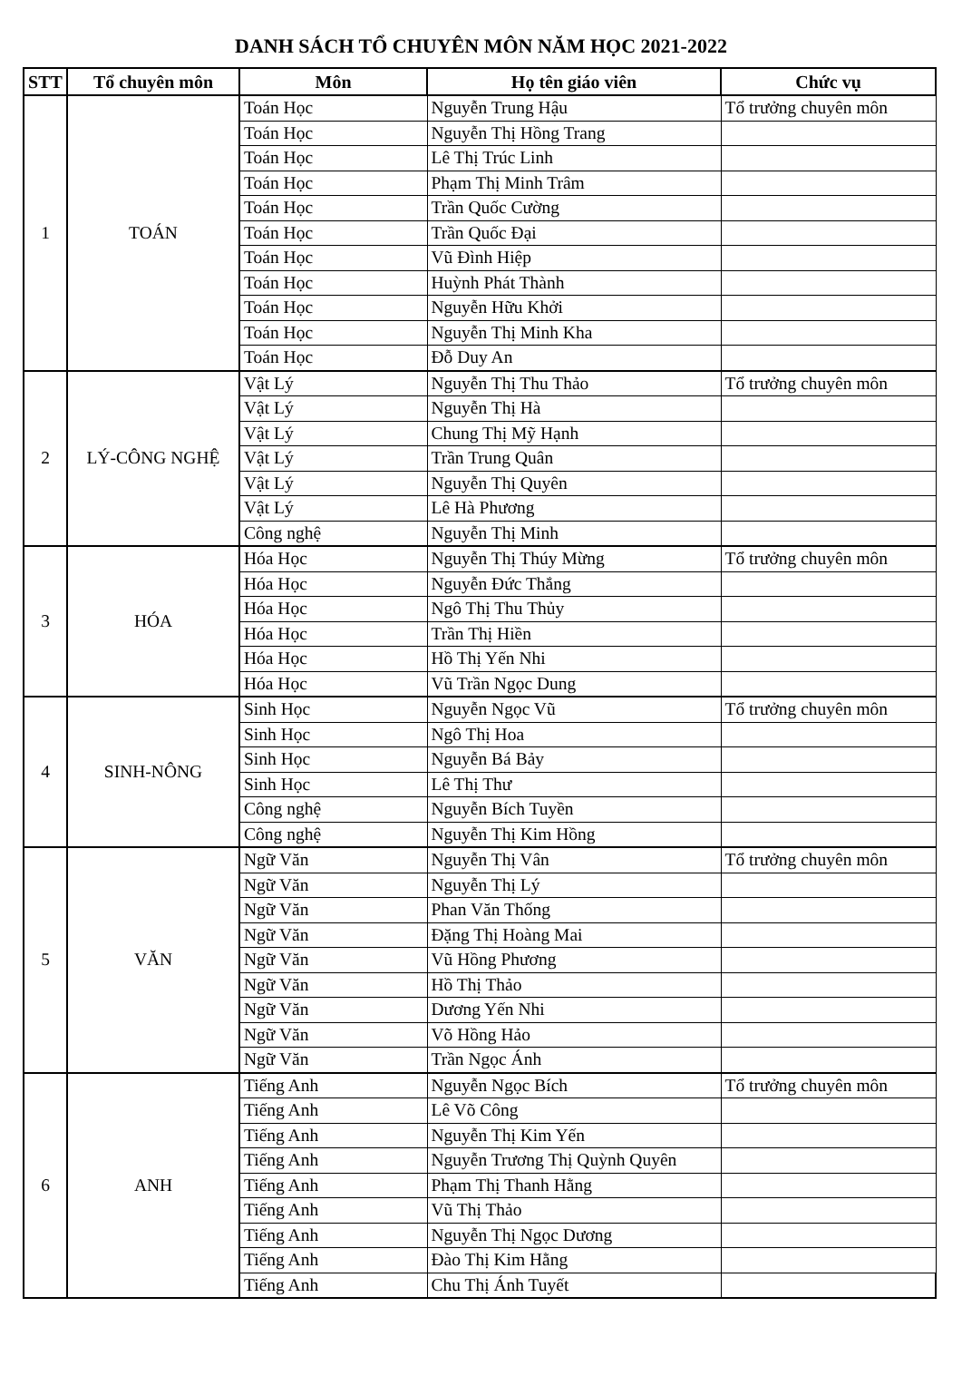DANH SÁCH TỔ CHUYÊN MÔN NĂM HỌC 2021-2022
| STT | Tổ chuyên môn | Môn | Họ tên giáo viên | Chức vụ |
| --- | --- | --- | --- | --- |
| 1 | TOÁN | Toán Học | Nguyễn Trung Hậu | Tổ trưởng chuyên môn |
| | | Toán Học | Nguyễn Thị Hồng Trang | |
| | | Toán Học | Lê Thị Trúc Linh | |
| | | Toán Học | Phạm Thị Minh Trâm | |
| | | Toán Học | Trần Quốc Cường | |
| | | Toán Học | Trần Quốc Đại | |
| | | Toán Học | Vũ Đình Hiệp | |
| | | Toán Học | Huỳnh Phát Thành | |
| | | Toán Học | Nguyễn Hữu Khởi | |
| | | Toán Học | Nguyễn Thị Minh Kha | |
| | | Toán Học | Đỗ Duy An | |
| 2 | LÝ-CÔNG NGHỆ | Vật Lý | Nguyễn Thị Thu Thảo | Tổ trưởng chuyên môn |
| | | Vật Lý | Nguyễn Thị Hà | |
| | | Vật Lý | Chung Thị Mỹ Hạnh | |
| | | Vật Lý | Trần Trung Quân | |
| | | Vật Lý | Nguyễn Thị Quyên | |
| | | Vật Lý | Lê Hà Phương | |
| | | Công nghệ | Nguyễn Thị Minh | |
| 3 | HÓA | Hóa Học | Nguyễn Thị Thúy Mừng | Tổ trưởng chuyên môn |
| | | Hóa Học | Nguyễn Đức Thắng | |
| | | Hóa Học | Ngô Thị Thu Thủy | |
| | | Hóa Học | Trần Thị Hiền | |
| | | Hóa Học | Hồ Thị Yến Nhi | |
| | | Hóa Học | Vũ Trần Ngọc Dung | |
| 4 | SINH-NÔNG | Sinh Học | Nguyễn Ngọc Vũ | Tổ trưởng chuyên môn |
| | | Sinh Học | Ngô Thị Hoa | |
| | | Sinh Học | Nguyễn Bá Bảy | |
| | | Sinh Học | Lê Thị Thư | |
| | | Công nghệ | Nguyễn Bích Tuyền | |
| | | Công nghệ | Nguyễn Thị Kim Hồng | |
| 5 | VĂN | Ngữ Văn | Nguyễn Thị Vân | Tổ trưởng chuyên môn |
| | | Ngữ Văn | Nguyễn Thị Lý | |
| | | Ngữ Văn | Phan Văn Thống | |
| | | Ngữ Văn | Đặng Thị Hoàng Mai | |
| | | Ngữ Văn | Vũ Hồng Phương | |
| | | Ngữ Văn | Hồ Thị Thảo | |
| | | Ngữ Văn | Dương Yến Nhi | |
| | | Ngữ Văn | Võ Hồng Hảo | |
| | | Ngữ Văn | Trần Ngọc Ánh | |
| 6 | ANH | Tiếng Anh | Nguyễn Ngọc Bích | Tổ trưởng chuyên môn |
| | | Tiếng Anh | Lê Võ Công | |
| | | Tiếng Anh | Nguyễn Thị Kim Yến | |
| | | Tiếng Anh | Nguyễn Trương Thị Quỳnh Quyên | |
| | | Tiếng Anh | Phạm Thị Thanh Hằng | |
| | | Tiếng Anh | Vũ Thị Thảo | |
| | | Tiếng Anh | Nguyễn Thị Ngọc Dương | |
| | | Tiếng Anh | Đào Thị Kim Hằng | |
| | | Tiếng Anh | Chu Thị Ánh Tuyết | |